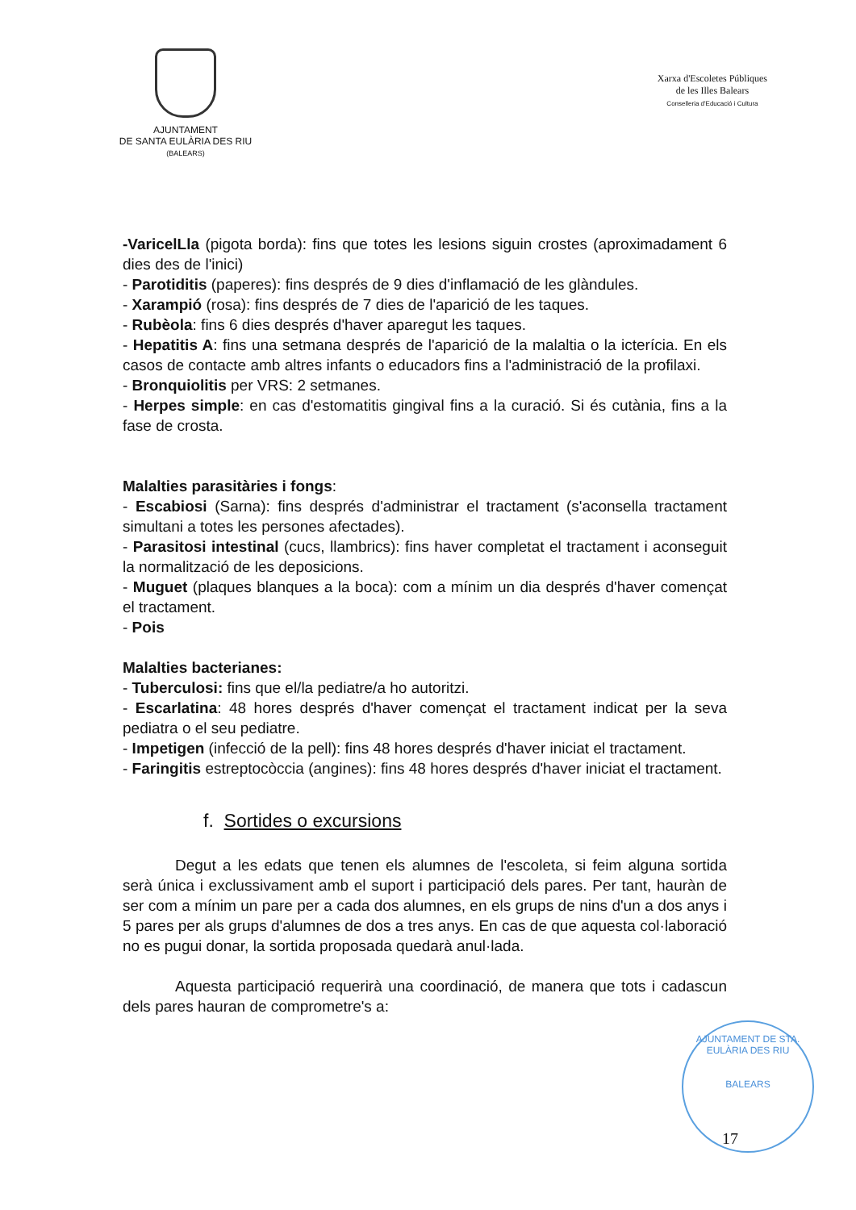AJUNTAMENT
DE SANTA EULÀRIA DES RIU
(BALEARS)
Xarxa d'Escoletes Públiques
de les Illes Balears
Conselleria d'Educació i Cultura
-VaricelLla (pigota borda): fins que totes les lesions siguin crostes (aproximadament 6 dies des de l'inici)
- Parotiditis (paperes): fins després de 9 dies d'inflamació de les glàndules.
- Xarampió (rosa): fins després de 7 dies de l'aparició de les taques.
- Rubèola: fins 6 dies després d'haver aparegut les taques.
- Hepatitis A: fins una setmana després de l'aparició de la malaltia o la icterícia. En els casos de contacte amb altres infants o educadors fins a l'administració de la profilaxi.
- Bronquiolitis per VRS: 2 setmanes.
- Herpes simple: en cas d'estomatitis gingival fins a la curació. Si és cutània, fins a la fase de crosta.
Malalties parasitàries i fongs:
- Escabiosi (Sarna): fins després d'administrar el tractament (s'aconsella tractament simultani a totes les persones afectades).
- Parasitosi intestinal (cucs, llambrics): fins haver completat el tractament i aconseguit la normalització de les deposicions.
- Muguet (plaques blanques a la boca): com a mínim un dia després d'haver començat el tractament.
- Pois
Malalties bacterianes:
- Tuberculosi: fins que el/la pediatre/a ho autoritzi.
- Escarlatina: 48 hores després d'haver començat el tractament indicat per la seva pediatra o el seu pediatre.
- Impetigen (infecció de la pell): fins 48 hores després d'haver iniciat el tractament.
- Faringitis estreptocòccia (angines): fins 48 hores després d'haver iniciat el tractament.
f. Sortides o excursions
Degut a les edats que tenen els alumnes de l'escoleta, si feim alguna sortida serà única i exclussivament amb el suport i participació dels pares. Per tant, hauràn de ser com a mínim un pare per a cada dos alumnes, en els grups de nins d'un a dos anys i 5 pares per als grups d'alumnes de dos a tres anys. En cas de que aquesta col·laboració no es pugui donar, la sortida proposada quedarà anul·lada.
Aquesta participació requerirà una coordinació, de manera que tots i cadascun dels pares hauran de comprometre's a:
AJUNTAMENT DE STA. EULÀRIA DES RIU
BALEARS
17